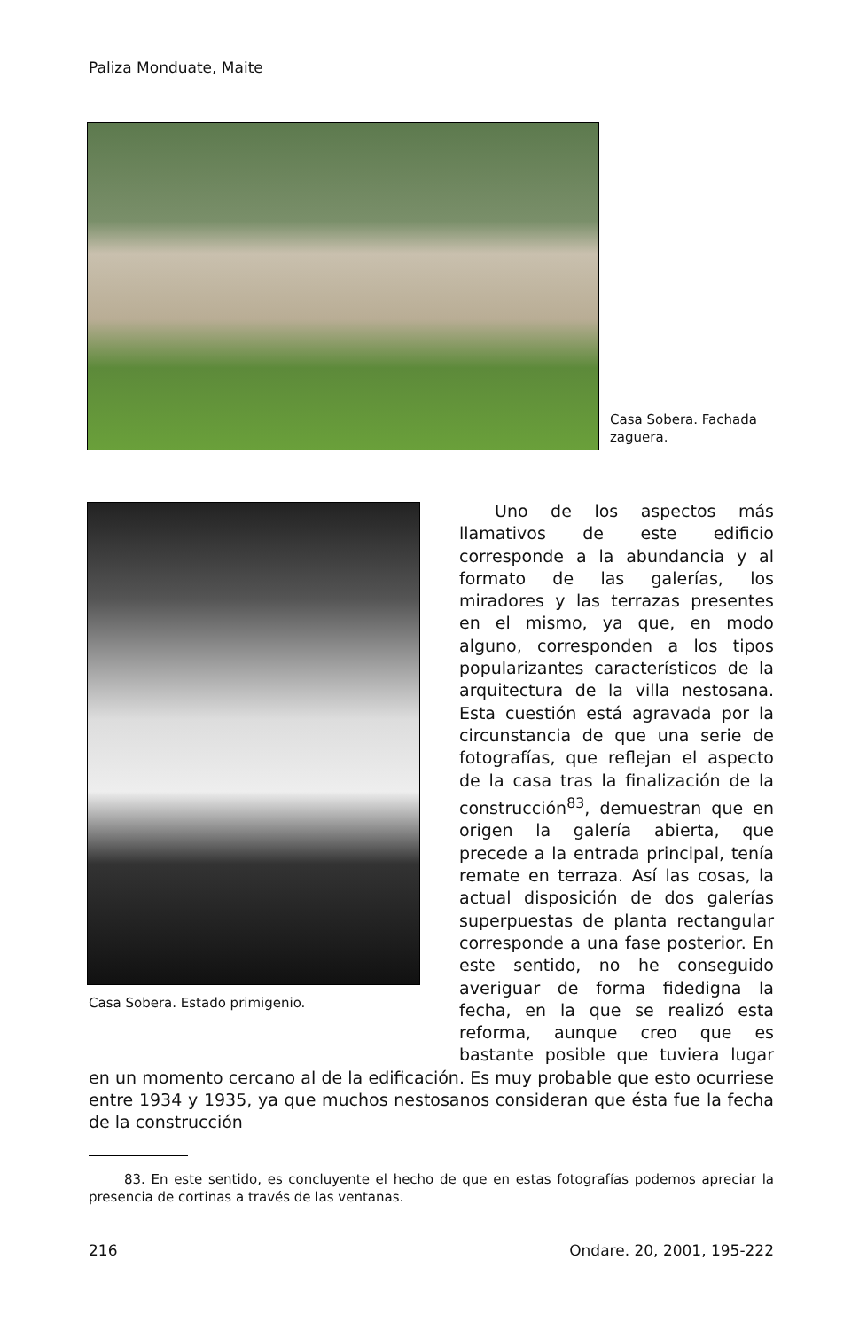Paliza Monduate, Maite
Casa Sobera. Fachada zaguera.
Casa Sobera. Estado primigenio.
Uno de los aspectos más llamativos de este edificio corresponde a la abundancia y al formato de las galerías, los miradores y las terrazas presentes en el mismo, ya que, en modo alguno, corresponden a los tipos popularizantes característicos de la arquitectura de la villa nestosana. Esta cuestión está agravada por la circunstancia de que una serie de fotografías, que reflejan el aspecto de la casa tras la finalización de la construcción<sup>83</sup>, demuestran que en origen la galería abierta, que precede a la entrada principal, tenía remate en terraza. Así las cosas, la actual disposición de dos galerías superpuestas de planta rectangular corresponde a una fase posterior. En este sentido, no he conseguido averiguar de forma fidedigna la fecha, en la que se realizó esta reforma, aunque creo que es bastante posible que tuviera lugar en un momento cercano al de la edificación. Es muy probable que esto ocurriese entre 1934 y 1935, ya que muchos nestosanos consideran que ésta fue la fecha de la construcción
83. En este sentido, es concluyente el hecho de que en estas fotografías podemos apreciar la presencia de cortinas a través de las ventanas.
216 Ondare. 20, 2001, 195-222